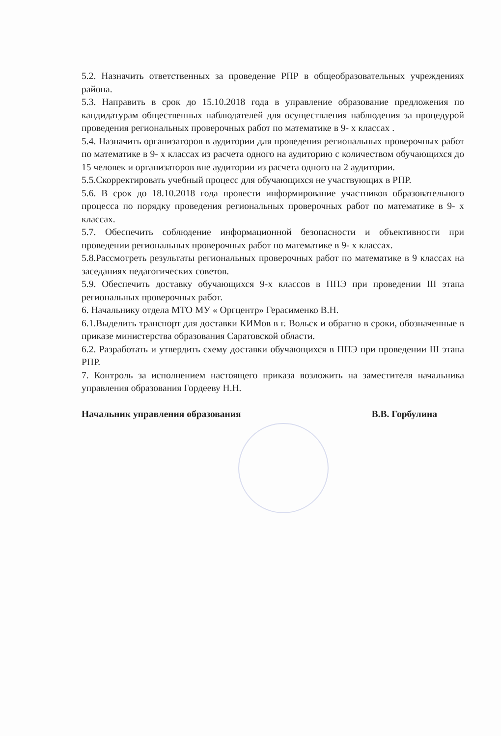5.2. Назначить ответственных за проведение РПР в общеобразовательных учреждениях района.
5.3. Направить в срок до 15.10.2018 года в управление образование предложения по кандидатурам общественных наблюдателей для осуществления наблюдения за процедурой проведения региональных проверочных работ по математике в 9- х классах .
5.4. Назначить организаторов в аудитории для проведения региональных проверочных работ по математике в 9- х классах из расчета одного на аудиторию с количеством обучающихся до 15 человек и организаторов вне аудитории из расчета одного на 2 аудитории.
5.5.Скорректировать учебный процесс для обучающихся не участвующих в РПР.
5.6. В срок до 18.10.2018 года провести информирование участников образовательного процесса по порядку проведения региональных проверочных работ по математике в 9- х классах.
5.7. Обеспечить соблюдение информационной безопасности и объективности при проведении региональных проверочных работ по математике в 9- х классах.
5.8.Рассмотреть результаты региональных проверочных работ по математике в 9 классах на заседаниях педагогических советов.
5.9. Обеспечить доставку обучающихся 9-х классов в ППЭ при проведении III этапа региональных проверочных работ.
6. Начальнику отдела МТО МУ « Оргцентр» Герасименко В.Н.
6.1.Выделить транспорт для доставки КИМов в г. Вольск и обратно в сроки, обозначенные в приказе министерства образования Саратовской области.
6.2. Разработать и утвердить схему доставки обучающихся в ППЭ при проведении III этапа РПР.
7. Контроль за исполнением настоящего приказа возложить на заместителя начальника управления образования Гордееву Н.Н.
Начальник управления образования В.В. Горбулина